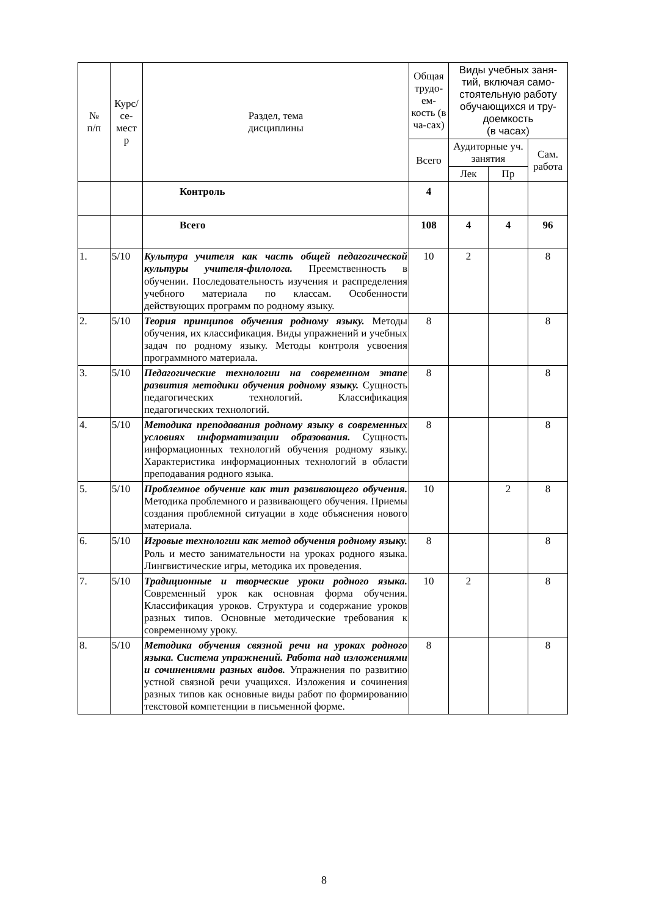| № п/п | Курс/ се- мест р | Раздел, тема дисциплины | Общая трудо-ем-кость (в ча-сах) | Виды учебных заня-тий, включая само-стоятельную работу обучающихся и тру-доемкость (в часах) | | |
| --- | --- | --- | --- | --- | --- | --- |
| | | | Всего | Аудиторные уч. занятия | | Сам. работа |
| | | | | Лек | Пр | |
| | | Контроль | 4 | | | |
| | | Всего | 108 | 4 | 4 | 96 |
| 1. | 5/10 | Культура учителя как часть общей педагогической культуры учителя-филолога. Преемственность в обучении. Последовательность изучения и распределения учебного материала по классам. Особенности действующих программ по родному языку. | 10 | 2 | | 8 |
| 2. | 5/10 | Теория принципов обучения родному языку. Методы обучения, их классификация. Виды упражнений и учебных задач по родному языку. Методы контроля усвоения программного материала. | 8 | | | 8 |
| 3. | 5/10 | Педагогические технологии на современном этапе развития методики обучения родному языку. Сущность педагогических технологий. Классификация педагогических технологий. | 8 | | | 8 |
| 4. | 5/10 | Методика преподавания родному языку в современных условиях информатизации образования. Сущность информационных технологий обучения родному языку. Характеристика информационных технологий в области преподавания родного языка. | 8 | | | 8 |
| 5. | 5/10 | Проблемное обучение как тип развивающего обучения. Методика проблемного и развивающего обучения. Приемы создания проблемной ситуации в ходе объяснения нового материала. | 10 | | 2 | 8 |
| 6. | 5/10 | Игровые технологии как метод обучения родному языку. Роль и место занимательности на уроках родного языка. Лингвистические игры, методика их проведения. | 8 | | | 8 |
| 7. | 5/10 | Традиционные и творческие уроки родного языка. Современный урок как основная форма обучения. Классификация уроков. Структура и содержание уроков разных типов. Основные методические требования к современному уроку. | 10 | 2 | | 8 |
| 8. | 5/10 | Методика обучения связной речи на уроках родного языка. Система упражнений. Работа над изложениями и сочинениями разных видов. Упражнения по развитию устной связной речи учащихся. Изложения и сочинения разных типов как основные виды работ по формированию текстовой компетенции в письменной форме. | 8 | | | 8 |
8